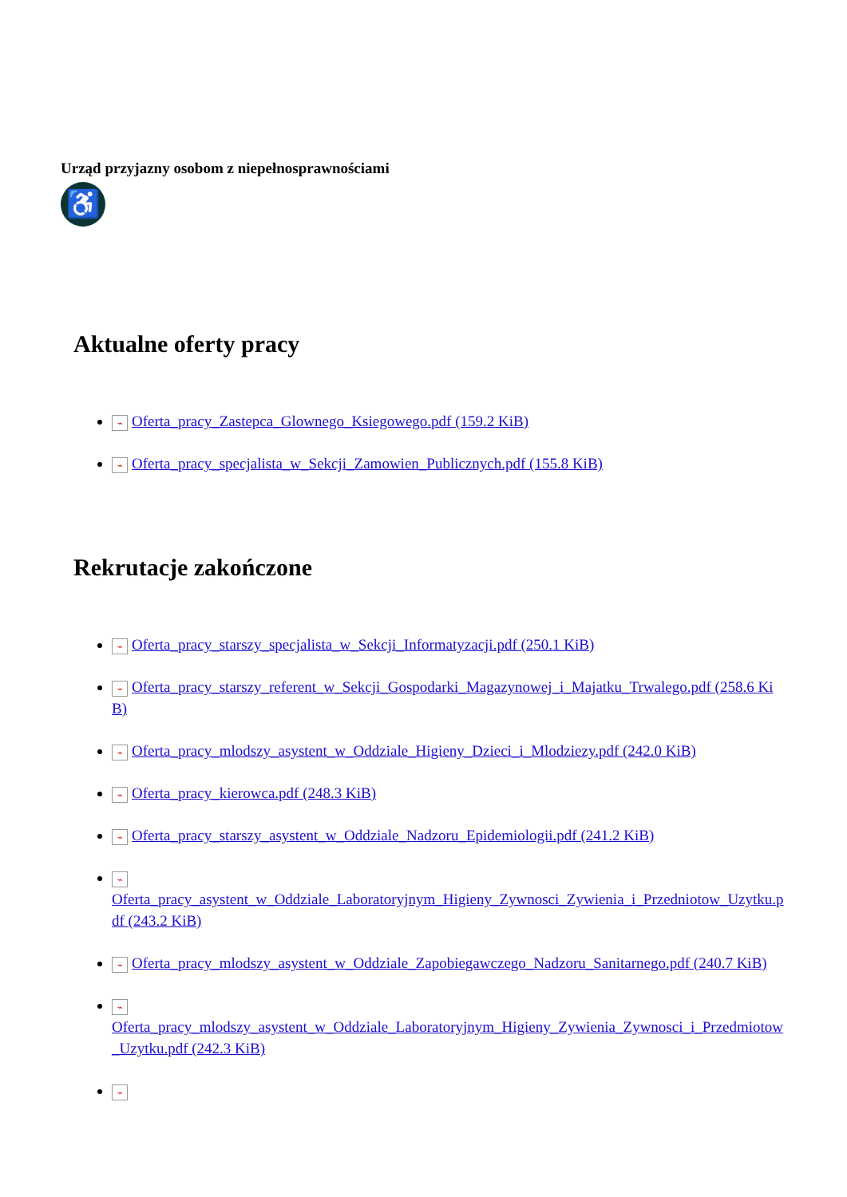Urząd przyjazny osobom z niepełnosprawnościami
♿
Aktualne oferty pracy
⌁ Oferta_pracy_Zastepca_Glownego_Ksiegowego.pdf (159.2 KiB)
⌁ Oferta_pracy_specjalista_w_Sekcji_Zamowien_Publicznych.pdf (155.8 KiB)
Rekrutacje zakończone
⌁ Oferta_pracy_starszy_specjalista_w_Sekcji_Informatyzacji.pdf (250.1 KiB)
⌁ Oferta_pracy_starszy_referent_w_Sekcji_Gospodarki_Magazynowej_i_Majatku_Trwalego.pdf (258.6 KiB)
⌁ Oferta_pracy_mlodszy_asystent_w_Oddziale_Higieny_Dzieci_i_Mlodziezy.pdf (242.0 KiB)
⌁ Oferta_pracy_kierowca.pdf (248.3 KiB)
⌁ Oferta_pracy_starszy_asystent_w_Oddziale_Nadzoru_Epidemiologii.pdf (241.2 KiB)
⌁
Oferta_pracy_asystent_w_Oddziale_Laboratoryjnym_Higieny_Zywnosci_Zywienia_i_Przedniotow_Uzytku.pdf (243.2 KiB)
⌁ Oferta_pracy_mlodszy_asystent_w_Oddziale_Zapobiegawczego_Nadzoru_Sanitarnego.pdf (240.7 KiB)
⌁
Oferta_pracy_mlodszy_asystent_w_Oddziale_Laboratoryjnym_Higieny_Zywienia_Zywnosci_i_Przedmiotow_Uzytku.pdf (242.3 KiB)
⌁